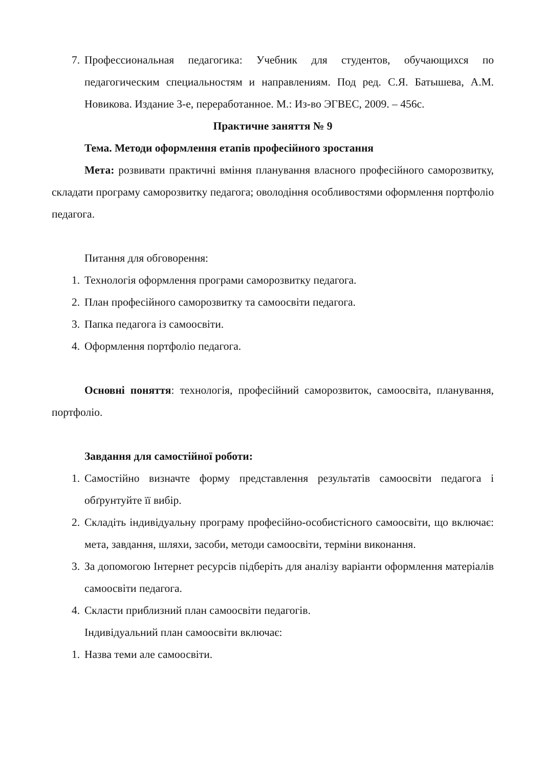7. Профессиональная педагогика: Учебник для студентов, обучающихся по педагогическим специальностям и направлениям. Под ред. С.Я. Батышева, А.М. Новикова. Издание 3-е, переработанное. М.: Из-во ЭГВЕС, 2009. – 456с.
Практичне заняття № 9
Тема. Методи оформлення етапів професійного зростання
Мета: розвивати практичні вміння планування власного професійного саморозвитку, складати програму саморозвитку педагога; оволодіння особливостями оформлення портфоліо педагога.
Питання для обговорення:
1. Технологія оформлення програми саморозвитку педагога.
2. План професійного саморозвитку та самоосвіти педагога.
3. Папка педагога із самоосвіти.
4. Оформлення портфоліо педагога.
Основні поняття: технологія, професійний саморозвиток, самоосвіта, планування, портфоліо.
Завдання для самостійної роботи:
1. Самостійно визначте форму представлення результатів самоосвіти педагога і обґрунтуйте її вибір.
2. Складіть індивідуальну програму професійно-особистісного самоосвіти, що включає: мета, завдання, шляхи, засоби, методи самоосвіти, терміни виконання.
3. За допомогою Інтернет ресурсів підберіть для аналізу варіанти оформлення матеріалів самоосвіти педагога.
4. Скласти приблизний план самоосвіти педагогів.
Індивідуальний план самоосвіти включає:
1. Назва теми але самоосвіти.